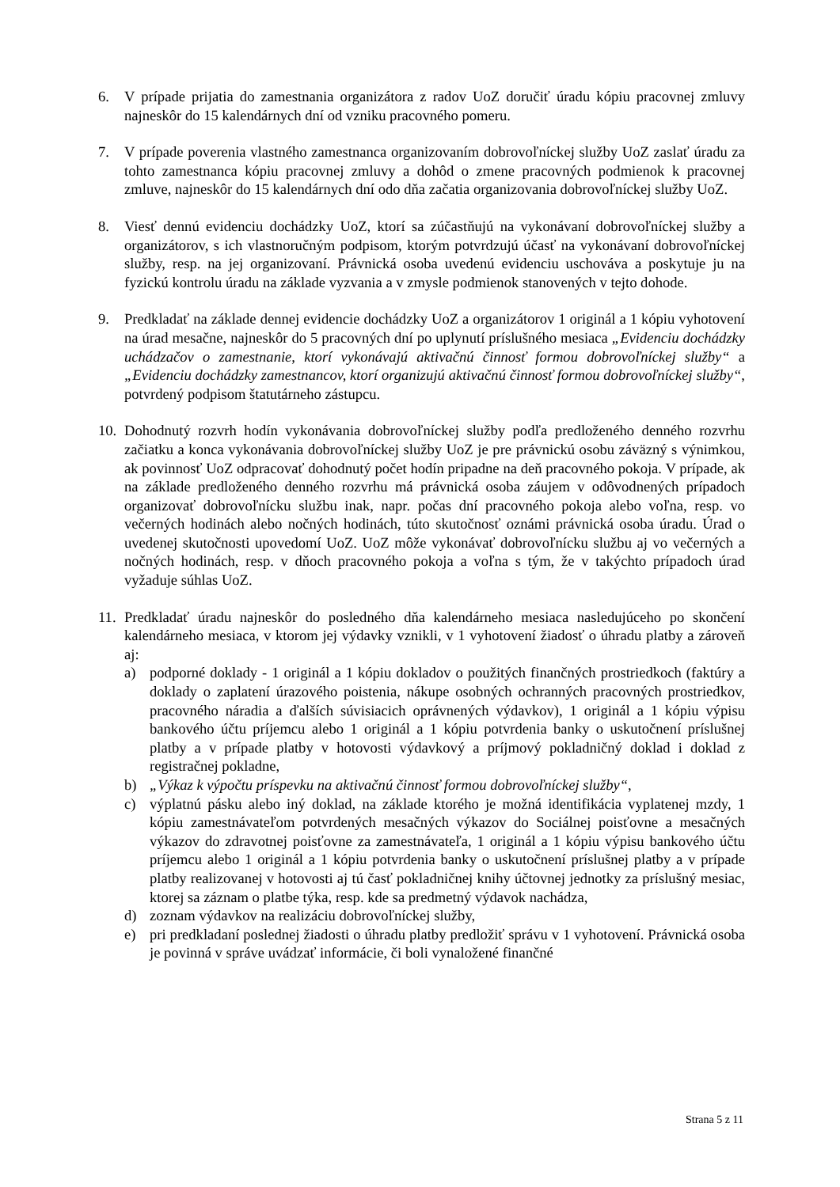6. V prípade prijatia do zamestnania organizátora z radov UoZ doručiť úradu kópiu pracovnej zmluvy najneskôr do 15 kalendárnych dní od vzniku pracovného pomeru.
7. V prípade poverenia vlastného zamestnanca organizovaním dobrovoľníckej služby UoZ zaslať úradu za tohto zamestnanca kópiu pracovnej zmluvy a dohôd o zmene pracovných podmienok k pracovnej zmluve, najneskôr do 15 kalendárnych dní odo dňa začatia organizovania dobrovoľníckej služby UoZ.
8. Viesť dennú evidenciu dochádzky UoZ, ktorí sa zúčastňujú na vykonávaní dobrovoľníckej služby a organizátorov, s ich vlastnoručným podpisom, ktorým potvrdzujú účasť na vykonávaní dobrovoľníckej služby, resp. na jej organizovaní. Právnická osoba uvedenú evidenciu uschováva a poskytuje ju na fyzickú kontrolu úradu na základe vyzvania a v zmysle podmienok stanovených v tejto dohode.
9. Predkladať na základe dennej evidencie dochádzky UoZ a organizátorov 1 originál a 1 kópiu vyhotovení na úrad mesačne, najneskôr do 5 pracovných dní po uplynutí príslušného mesiaca „Evidenciu dochádzky uchádzačov o zamestnanie, ktorí vykonávajú aktivačnú činnosť formou dobrovoľníckej služby“ a „Evidenciu dochádzky zamestnancov, ktorí organizujú aktivačnú činnosť formou dobrovoľníckej služby“, potvrdený podpisom štatutárneho zástupcu.
10.
Dohodnutý rozvrh hodín vykonávania dobrovoľníckej služby podľa predloženého denného rozvrhu začiatku a konca vykonávania dobrovoľníckej služby UoZ je pre právnickú osobu záväzný s výnimkou, ak povinnosť UoZ odpracovať dohodnutý počet hodín pripadne na deň pracovného pokoja. V prípade, ak na základe predloženého denného rozvrhu má právnická osoba záujem v odôvodnených prípadoch organizovať dobrovoľnícku službu inak, napr. počas dní pracovného pokoja alebo voľna, resp. vo večerných hodinách alebo nočných hodinách, túto skutočnosť oznámi právnická osoba úradu. Úrad o uvedenej skutočnosti upovedomí UoZ. UoZ môže vykonávať dobrovoľnícku službu aj vo večerných a nočných hodinách, resp. v dňoch pracovného pokoja a voľna s tým, že v takýchto prípadoch úrad vyžaduje súhlas UoZ.
11.
Predkladať úradu najneskôr do posledného dňa kalendárneho mesiaca nasledujúceho po skončení kalendárneho mesiaca, v ktorom jej výdavky vznikli, v 1 vyhotovení žiadosť o úhradu platby a zároveň aj:
a) podporné doklady - 1 originál a 1 kópiu dokladov o použitých finančných prostriedkoch (faktúry a doklady o zaplatení úrazového poistenia, nákupe osobných ochranných pracovných prostriedkov, pracovného náradia a ďalších súvisiacich oprávnených výdavkov), 1 originál a 1 kópiu výpisu bankového účtu príjemcu alebo 1 originál a 1 kópiu potvrdenia banky o uskutočnení príslušnej platby a v prípade platby v hotovosti výdavkový a príjmový pokladničný doklad i doklad z registračnej pokladne,
b) „Výkaz k výpočtu príspevku na aktivačnú činnosť formou dobrovoľníckej služby“,
c) výplatnú pásku alebo iný doklad, na základe ktorého je možná identifikácia vyplatenej mzdy, 1 kópiu zamestnávateľom potvrdených mesačných výkazov do Sociálnej poisťovne a mesačných výkazov do zdravotnej poisťovne za zamestnávateľa, 1 originál a 1 kópiu výpisu bankového účtu príjemcu alebo 1 originál a 1 kópiu potvrdenia banky o uskutočnení príslušnej platby a v prípade platby realizovanej v hotovosti aj tú časť pokladničnej knihy účtovnej jednotky za príslušný mesiac, ktorej sa záznam o platbe týka, resp. kde sa predmetný výdavok nachádza,
d) zoznam výdavkov na realizáciu dobrovoľníckej služby,
e) pri predkladaní poslednej žiadosti o úhradu platby predložiť správu v 1 vyhotovení. Právnická osoba je povinná v správe uvádzať informácie, či boli vynaložené finančné
Strana 5 z 11